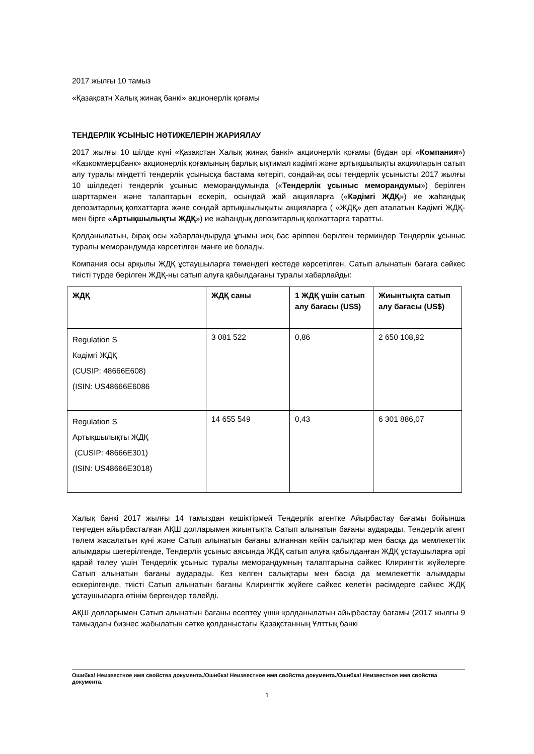2017 жылғы 10 тамыз
«Қазақсатн Халық жинақ банкі» акционерлік қоғамы
ТЕНДЕРЛІК ҰСЫНЫС НӘТИЖЕЛЕРІН ЖАРИЯЛАУ
2017 жылғы 10 шілде күні «Қазақстан Халық жинақ банкі» акционерлік қоғамы (бұдан әрі «Компания») «Казкоммерцбанк» акционерлік қоғамының барлық ықтимал кәдімгі және артықшылықты акцияларын сатып алу туралы міндетті тендерлік ұсынысқа бастама көтеріп, сондай-ақ осы тендерлік ұсынысты 2017 жылғы 10 шілдедегі тендерлік ұсыныс меморандумында («Тендерлік ұсыныс меморандумы») берілген шарттармен және талаптарын ескеріп, осындай жай акцияларға («Кәдімгі ЖДҚ») ие жаһандық депозитарлық қолхаттарға және сондай артықшылықыты акцияларға ( «ЖДҚ» деп аталатын Кәдімгі ЖДҚ-мен бірге «Артықшылықты ЖДҚ») ие жаһандық депозитарлық қолхаттарға таратты.
Қолданылатын, бірақ осы хабарландыруда ұғымы жоқ бас әріппен берілген терминдер Тендерлік ұсыныс туралы меморандумда көрсетілген мәнге ие болады.
Компания осы арқылы ЖДҚ ұстаушыларға төмендегі кестеде көрсетілген, Сатып алынатын бағаға сәйкес тиісті түрде берілген ЖДҚ-ны сатып алуға қабылдағаны туралы хабарлайды:
| ЖДҚ | ЖДҚ саны | 1 ЖДҚ үшін сатып алу бағасы (US$) | Жиынтықта сатып алу бағасы (US$) |
| --- | --- | --- | --- |
| Regulation S Кәдімгі ЖДҚ (CUSIP: 48666E608) (ISIN: US48666E6086 | 3 081 522 | 0,86 | 2 650 108,92 |
| Regulation S Артықшылықты ЖДҚ (CUSIP: 48666E301) (ISIN: US48666E3018) | 14 655 549 | 0,43 | 6 301 886,07 |
Халық банкі 2017 жылғы 14 тамыздан кешіктірмей Тендерлік агентке Айырбастау бағамы бойынша теңгеден айырбасталған АҚШ долларымен жиынтықта Сатып алынатын бағаны аударады. Тендерлік агент төлем жасалатын күні және Сатып алынатын бағаны алғаннан кейін салықтар мен басқа да мемлекеттік алымдары шегерілгенде, Тендерлік ұсыныс аясында ЖДҚ сатып алуға қабылданған ЖДҚ ұстаушыларға әрі қарай төлеу үшін Тендерлік ұсыныс туралы меморандумның талаптарына сәйкес Клирингтік жүйелерге Сатып алынатын бағаны аударады. Кез келген салықтары мен басқа да мемлекеттік алымдары ескерілгенде, тиісті Сатып алынатын бағаны Клирингтік жүйеге сәйкес келетін рәсімдерге сәйкес ЖДҚ ұстаушыларға өтінім бергендер төлейді.
АҚШ долларымен Сатып алынатын бағаны есептеу үшін қолданылатын айырбастау бағамы (2017 жылғы 9 тамыздағы бизнес жабылатын сәтке қолданыстағы Қазақстанның Ұлттық банкі
Ошибка! Неизвестное имя свойства документа./Ошибка! Неизвестное имя свойства документа./Ошибка! Неизвестное имя свойства документа.
1